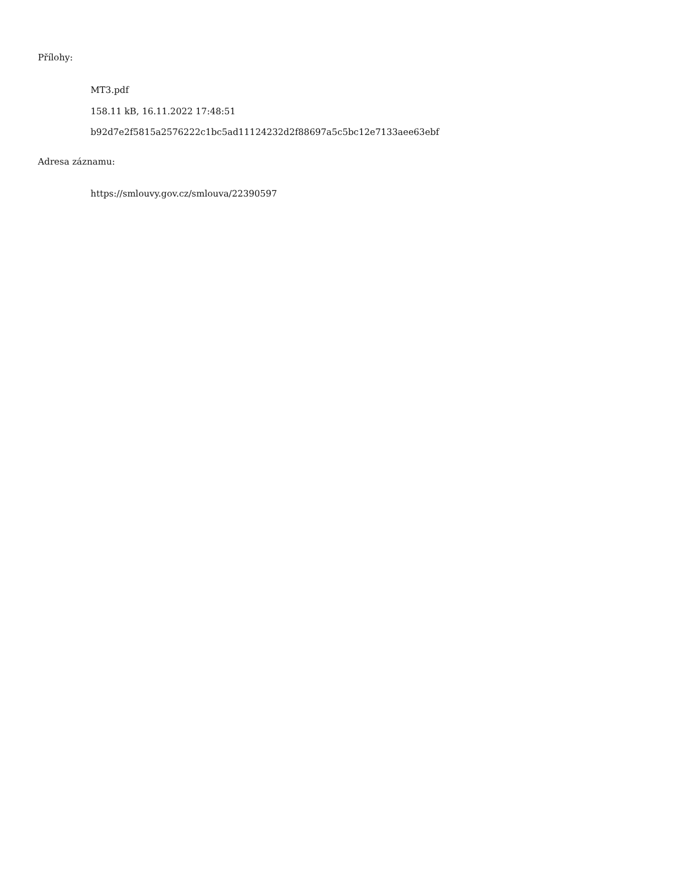Přílohy:
MT3.pdf
158.11 kB, 16.11.2022 17:48:51
b92d7e2f5815a2576222c1bc5ad11124232d2f88697a5c5bc12e7133aee63ebf
Adresa záznamu:
https://smlouvy.gov.cz/smlouva/22390597